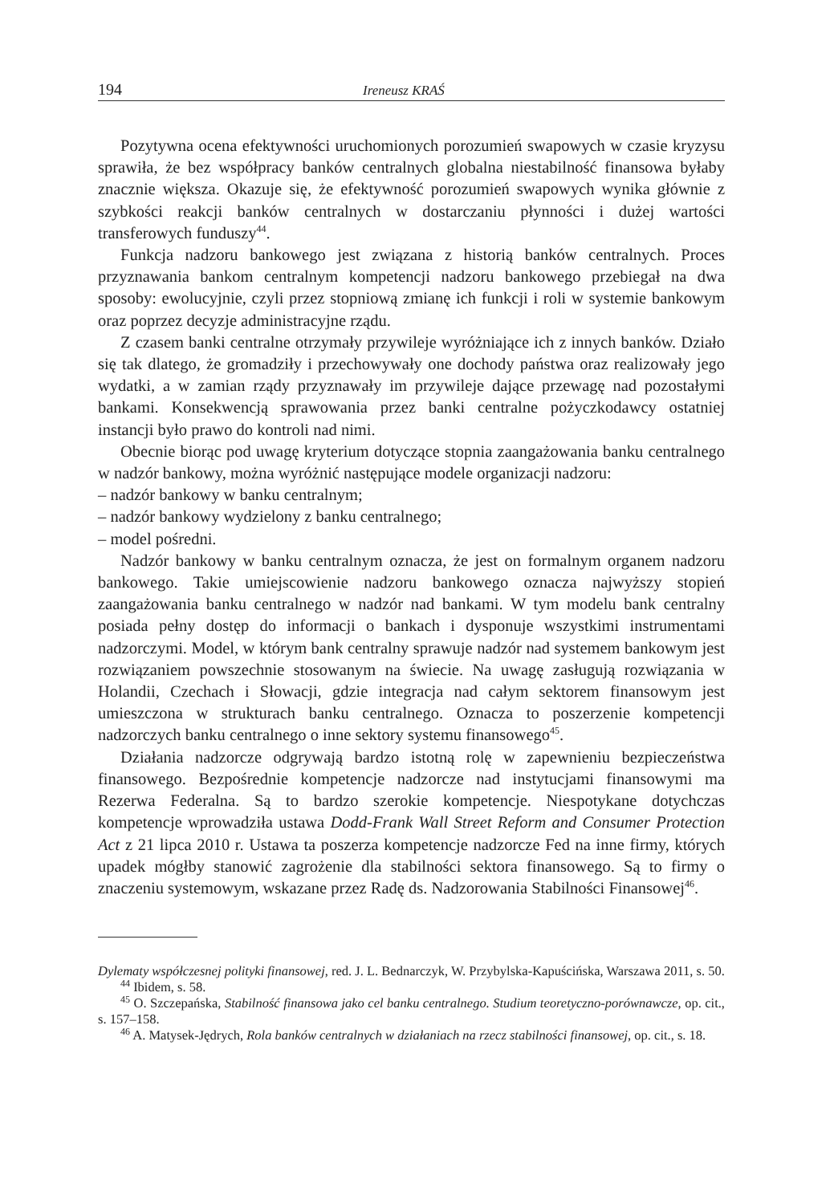194 Ireneusz KRAŚ
Pozytywna ocena efektywności uruchomionych porozumień swapowych w czasie kryzysu sprawiła, że bez współpracy banków centralnych globalna niestabilność finansowa byłaby znacznie większa. Okazuje się, że efektywność porozumień swapowych wynika głównie z szybkości reakcji banków centralnych w dostarczaniu płynności i dużej wartości transferowych funduszy<sup>44</sup>.
Funkcja nadzoru bankowego jest związana z historią banków centralnych. Proces przyznawania bankom centralnym kompetencji nadzoru bankowego przebiegał na dwa sposoby: ewolucyjnie, czyli przez stopniową zmianę ich funkcji i roli w systemie bankowym oraz poprzez decyzje administracyjne rządu.
Z czasem banki centralne otrzymały przywileje wyróżniające ich z innych banków. Działo się tak dlatego, że gromadziły i przechowywały one dochody państwa oraz realizowały jego wydatki, a w zamian rządy przyznawały im przywileje dające przewagę nad pozostałymi bankami. Konsekwencją sprawowania przez banki centralne pożyczkodawcy ostatniej instancji było prawo do kontroli nad nimi.
Obecnie biorąc pod uwagę kryterium dotyczące stopnia zaangażowania banku centralnego w nadzór bankowy, można wyróżnić następujące modele organizacji nadzoru:
– nadzór bankowy w banku centralnym;
– nadzór bankowy wydzielony z banku centralnego;
– model pośredni.
Nadzór bankowy w banku centralnym oznacza, że jest on formalnym organem nadzoru bankowego. Takie umiejscowienie nadzoru bankowego oznacza najwyższy stopień zaangażowania banku centralnego w nadzór nad bankami. W tym modelu bank centralny posiada pełny dostęp do informacji o bankach i dysponuje wszystkimi instrumentami nadzorczymi. Model, w którym bank centralny sprawuje nadzór nad systemem bankowym jest rozwiązaniem powszechnie stosowanym na świecie. Na uwagę zasługują rozwiązania w Holandii, Czechach i Słowacji, gdzie integracja nad całym sektorem finansowym jest umieszczona w strukturach banku centralnego. Oznacza to poszerzenie kompetencji nadzorczych banku centralnego o inne sektory systemu finansowego<sup>45</sup>.
Działania nadzorcze odgrywają bardzo istotną rolę w zapewnieniu bezpieczeństwa finansowego. Bezpośrednie kompetencje nadzorcze nad instytucjami finansowymi ma Rezerwa Federalna. Są to bardzo szerokie kompetencje. Niespotykane dotychczas kompetencje wprowadziła ustawa Dodd-Frank Wall Street Reform and Consumer Protection Act z 21 lipca 2010 r. Ustawa ta poszerza kompetencje nadzorcze Fed na inne firmy, których upadek mógłby stanowić zagrożenie dla stabilności sektora finansowego. Są to firmy o znaczeniu systemowym, wskazane przez Radę ds. Nadzorowania Stabilności Finansowej<sup>46</sup>.
Dylematy współczesnej polityki finansowej, red. J. L. Bednarczyk, W. Przybylska-Kapuścińska, Warszawa 2011, s. 50.
<sup>44</sup> Ibidem, s. 58.
<sup>45</sup> O. Szczepańska, Stabilność finansowa jako cel banku centralnego. Studium teoretyczno-porównawcze, op. cit., s. 157–158.
<sup>46</sup> A. Matysek-Jędrych, Rola banków centralnych w działaniach na rzecz stabilności finansowej, op. cit., s. 18.